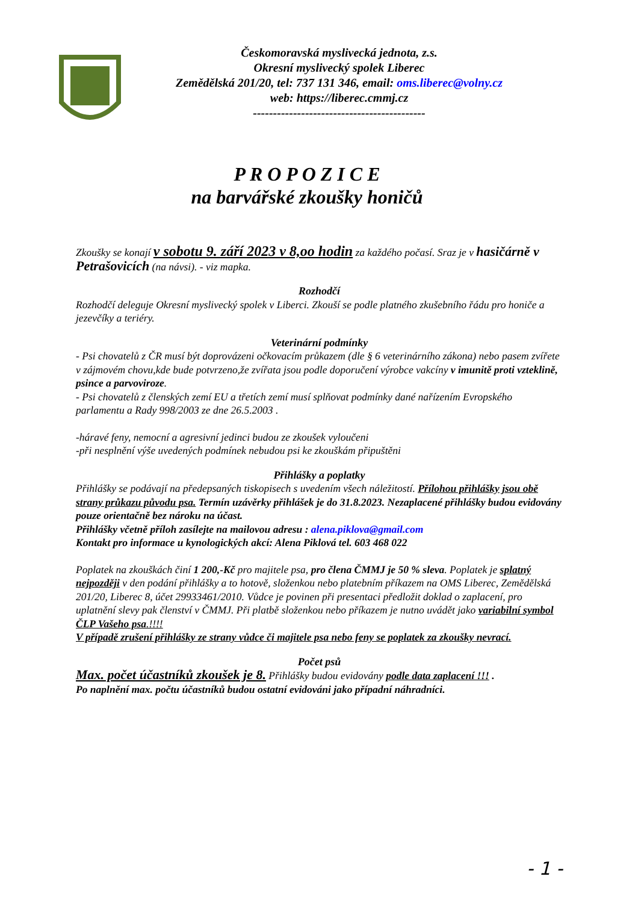Českomoravská myslivecká jednota, z.s.
Okresní myslivecký spolek Liberec
Zemědělská 201/20, tel: 737 131 346, email: oms.liberec@volny.cz
web: https://liberec.cmmj.cz
-------------------------------------------
P R O P O Z I C E
na barvářské zkoušky honičů
Zkoušky se konají v sobotu 9. září 2023 v 8,oo hodin za každého počasí. Sraz je v hasičárně v Petrašovicích (na návsi). - viz mapka.
Rozhodčí
Rozhodčí deleguje Okresní myslivecký spolek v Liberci. Zkouší se podle platného zkušebního řádu pro honiče a jezevčíky a teriéry.
Veterinární podmínky
- Psi chovatelů z ČR musí být doprovázeni očkovacím průkazem (dle § 6 veterinárního zákona) nebo pasem zvířete v zájmovém chovu,kde bude potvrzeno,že zvířata jsou podle doporučení výrobce vakcíny v imunitě proti vzteklině, psince a parvoviroze.
- Psi chovatelů z členských zemí EU a třetích zemí musí splňovat podmínky dané nařízením Evropského parlamentu a Rady 998/2003 ze dne 26.5.2003 .
-háravé feny, nemocní a agresivní jedinci budou ze zkoušek vyloučeni
-při nesplnění výše uvedených podmínek nebudou psi ke zkouškám připuštěni
Přihlášky a poplatky
Přihlášky se podávají na předepsaných tiskopisech s uvedením všech náležitostí. Přílohou přihlášky jsou obě strany průkazu původu psa. Termín uzávěrky přihlášek je do 31.8.2023. Nezaplacené přihlášky budou evidovány pouze orientačně bez nároku na účast.
Přihlášky včetně příloh zasílejte na mailovou adresu : alena.piklova@gmail.com
Kontakt pro informace u kynologických akcí: Alena Piklová tel. 603 468 022
Poplatek na zkouškách činí 1 200,-Kč pro majitele psa, pro člena ČMMJ je 50 % sleva. Poplatek je splatný nejpozději v den podání přihlášky a to hotově, složenkou nebo platebním příkazem na OMS Liberec, Zemědělská 201/20, Liberec 8, účet 29933461/2010. Vůdce je povinen při presentaci předložit doklad o zaplacení, pro uplatnění slevy pak členství v ČMMJ. Při platbě složenkou nebo příkazem je nutno uvádět jako variabilní symbol ČLP Vašeho psa.!!!!
V případě zrušení přihlášky ze strany vůdce či majitele psa nebo feny se poplatek za zkoušky nevrací.
Počet psů
Max. počet účastníků zkoušek je 8. Přihlášky budou evidovány podle data zaplacení !!! .
Po naplnění max. počtu účastníků budou ostatní evidováni jako případní náhradníci.
- 1 -